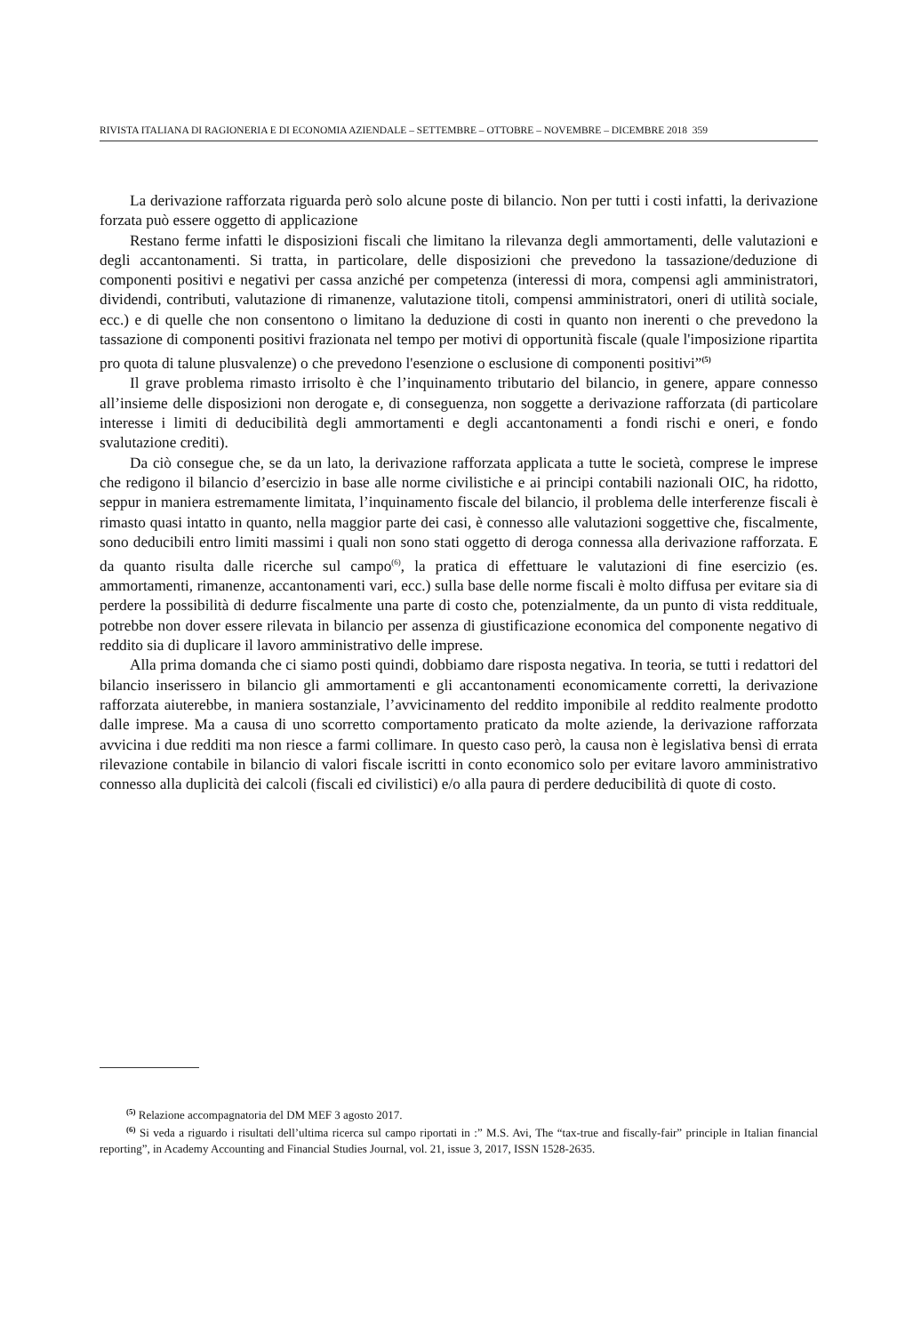RIVISTA ITALIANA DI RAGIONERIA E DI ECONOMIA AZIENDALE – SETTEMBRE – OTTOBRE – NOVEMBRE – DICEMBRE 2018 359
La derivazione rafforzata riguarda però solo alcune poste di bilancio. Non per tutti i costi infatti, la derivazione forzata può essere oggetto di applicazione
Restano ferme infatti le disposizioni fiscali che limitano la rilevanza degli ammortamenti, delle valutazioni e degli accantonamenti. Si tratta, in particolare, delle disposizioni che prevedono la tassazione/deduzione di componenti positivi e negativi per cassa anziché per competenza (interessi di mora, compensi agli amministratori, dividendi, contributi, valutazione di rimanenze, valutazione titoli, compensi amministratori, oneri di utilità sociale, ecc.) e di quelle che non consentono o limitano la deduzione di costi in quanto non inerenti o che prevedono la tassazione di componenti positivi frazionata nel tempo per motivi di opportunità fiscale (quale l'imposizione ripartita pro quota di talune plusvalenze) o che prevedono l'esenzione o esclusione di componenti positivi”<sup>(5)</sup>
Il grave problema rimasto irrisolto è che l’inquinamento tributario del bilancio, in genere, appare connesso all’insieme delle disposizioni non derogate e, di conseguenza, non soggette a derivazione rafforzata (di particolare interesse i limiti di deducibilità degli ammortamenti e degli accantonamenti a fondi rischi e oneri, e fondo svalutazione crediti).
Da ciò consegue che, se da un lato, la derivazione rafforzata applicata a tutte le società, comprese le imprese che redigono il bilancio d’esercizio in base alle norme civilistiche e ai principi contabili nazionali OIC, ha ridotto, seppur in maniera estremamente limitata, l’inquinamento fiscale del bilancio, il problema delle interferenze fiscali è rimasto quasi intatto in quanto, nella maggior parte dei casi, è connesso alle valutazioni soggettive che, fiscalmente, sono deducibili entro limiti massimi i quali non sono stati oggetto di deroga connessa alla derivazione rafforzata. E da quanto risulta dalle ricerche sul campo<sup>(6)</sup>, la pratica di effettuare le valutazioni di fine esercizio (es. ammortamenti, rimanenze, accantonamenti vari, ecc.) sulla base delle norme fiscali è molto diffusa per evitare sia di perdere la possibilità di dedurre fiscalmente una parte di costo che, potenzialmente, da un punto di vista reddituale, potrebbe non dover essere rilevata in bilancio per assenza di giustificazione economica del componente negativo di reddito sia di duplicare il lavoro amministrativo delle imprese.
Alla prima domanda che ci siamo posti quindi, dobbiamo dare risposta negativa. In teoria, se tutti i redattori del bilancio inserissero in bilancio gli ammortamenti e gli accantonamenti economicamente corretti, la derivazione rafforzata aiuterebbe, in maniera sostanziale, l’avvicinamento del reddito imponibile al reddito realmente prodotto dalle imprese. Ma a causa di uno scorretto comportamento praticato da molte aziende, la derivazione rafforzata avvicina i due redditi ma non riesce a farmi collimare. In questo caso però, la causa non è legislativa bensì di errata rilevazione contabile in bilancio di valori fiscale iscritti in conto economico solo per evitare lavoro amministrativo connesso alla duplicità dei calcoli (fiscali ed civilistici) e/o alla paura di perdere deducibilità di quote di costo.
<sup>(5)</sup> Relazione accompagnatoria del DM MEF 3 agosto 2017.
<sup>(6)</sup> Si veda a riguardo i risultati dell’ultima ricerca sul campo riportati in :” M.S. Avi, The “tax-true and fiscally-fair” principle in Italian financial reporting”, in Academy Accounting and Financial Studies Journal, vol. 21, issue 3, 2017, ISSN 1528-2635.